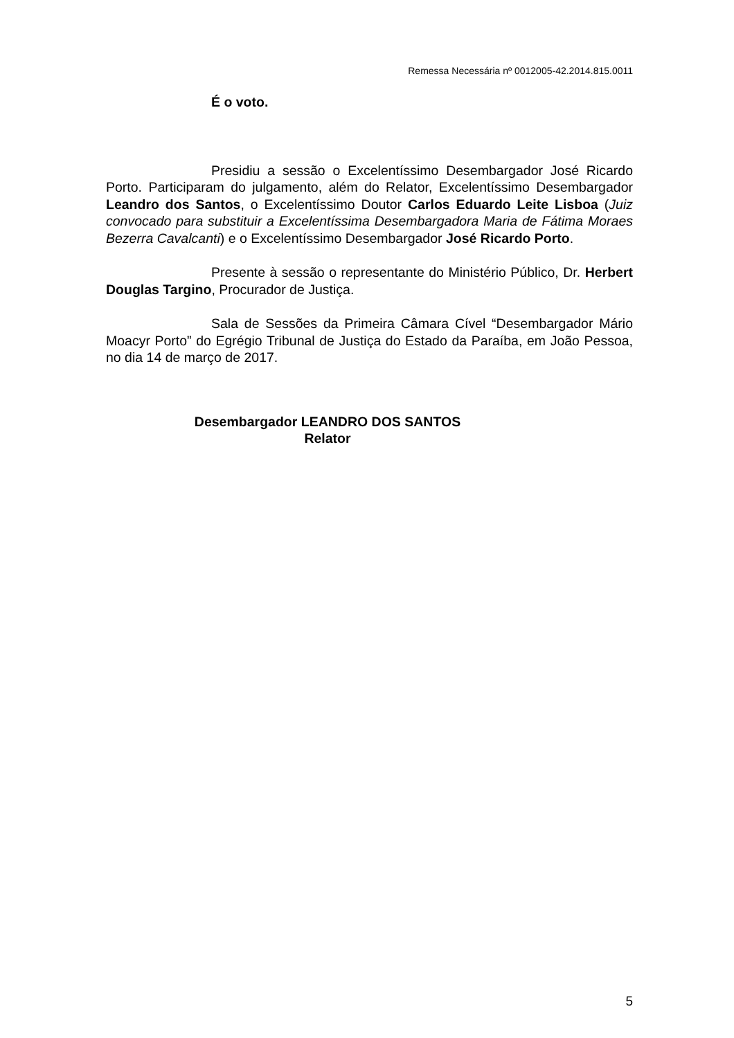Remessa Necessária nº 0012005-42.2014.815.0011
É o voto.
Presidiu a sessão o Excelentíssimo Desembargador José Ricardo Porto. Participaram do julgamento, além do Relator, Excelentíssimo Desembargador Leandro dos Santos, o Excelentíssimo Doutor Carlos Eduardo Leite Lisboa (Juiz convocado para substituir a Excelentíssima Desembargadora Maria de Fátima Moraes Bezerra Cavalcanti) e o Excelentíssimo Desembargador José Ricardo Porto.
Presente à sessão o representante do Ministério Público, Dr. Herbert Douglas Targino, Procurador de Justiça.
Sala de Sessões da Primeira Câmara Cível “Desembargador Mário Moacyr Porto” do Egrégio Tribunal de Justiça do Estado da Paraíba, em João Pessoa, no dia 14 de março de 2017.
Desembargador LEANDRO DOS SANTOS
Relator
5